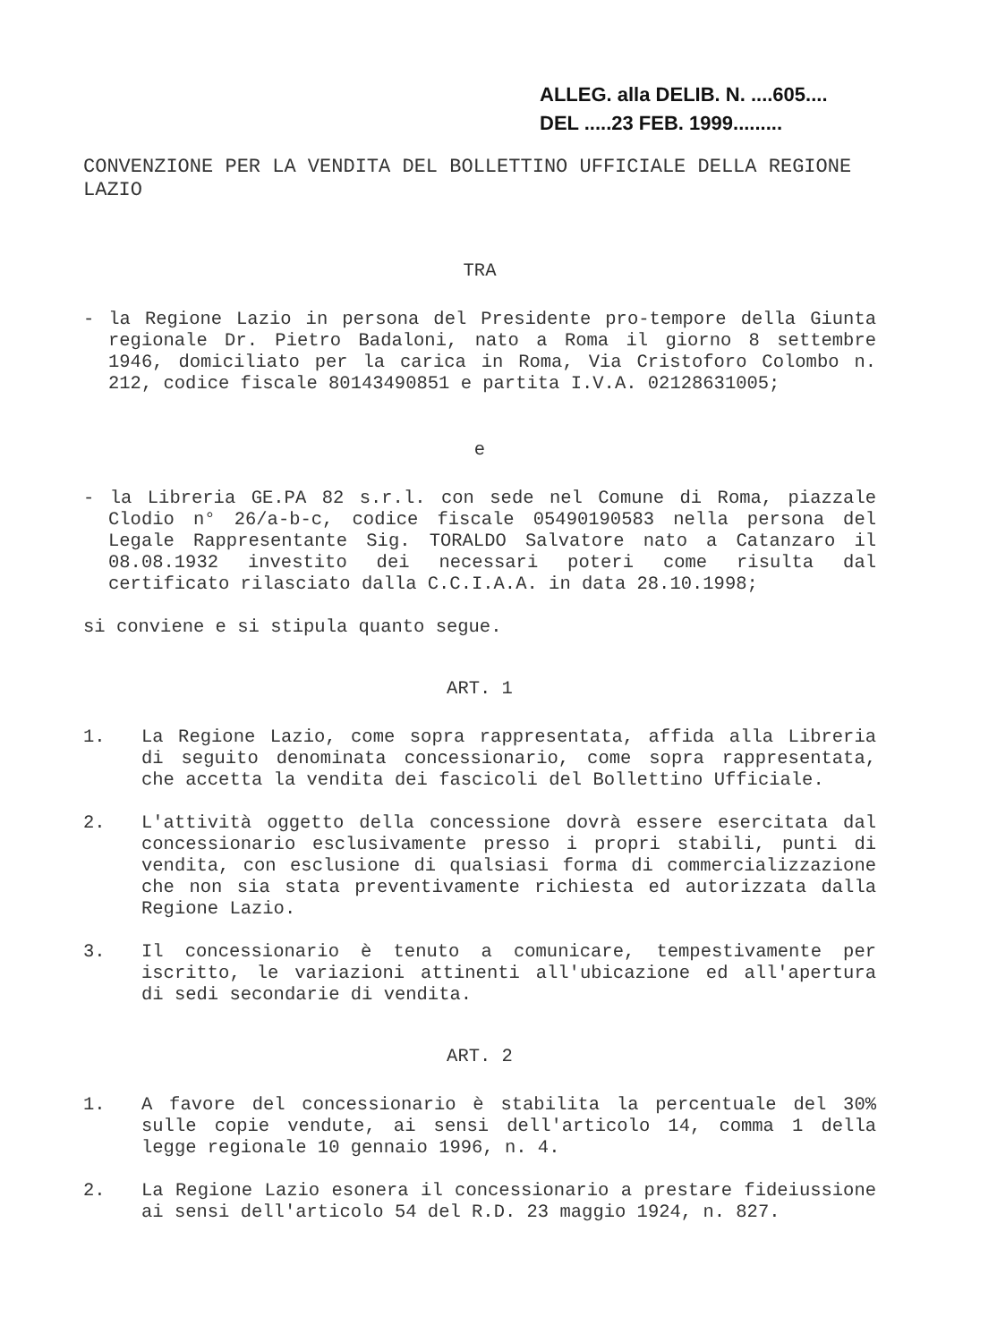ALLEG. alla DELIB. N. ....605....
DEL .....23 FEB. 1999.........
CONVENZIONE PER LA VENDITA DEL BOLLETTINO UFFICIALE DELLA REGIONE LAZIO
TRA
- la Regione Lazio in persona del Presidente pro-tempore della Giunta regionale Dr. Pietro Badaloni, nato a Roma il giorno 8 settembre 1946, domiciliato per la carica in Roma, Via Cristoforo Colombo n. 212, codice fiscale 80143490851 e partita I.V.A. 02128631005;
e
- la Libreria GE.PA 82 s.r.l. con sede nel Comune di Roma, piazzale Clodio n° 26/a-b-c, codice fiscale 05490190583 nella persona del Legale Rappresentante Sig. TORALDO Salvatore nato a Catanzaro il 08.08.1932 investito dei necessari poteri come risulta dal certificato rilasciato dalla C.C.I.A.A. in data 28.10.1998;
si conviene e si stipula quanto segue.
ART. 1
1. La Regione Lazio, come sopra rappresentata, affida alla Libreria di seguito denominata concessionario, come sopra rappresentata, che accetta la vendita dei fascicoli del Bollettino Ufficiale.
2. L'attività oggetto della concessione dovrà essere esercitata dal concessionario esclusivamente presso i propri stabili, punti di vendita, con esclusione di qualsiasi forma di commercializzazione che non sia stata preventivamente richiesta ed autorizzata dalla Regione Lazio.
3. Il concessionario è tenuto a comunicare, tempestivamente per iscritto, le variazioni attinenti all'ubicazione ed all'apertura di sedi secondarie di vendita.
ART. 2
1. A favore del concessionario è stabilita la percentuale del 30% sulle copie vendute, ai sensi dell'articolo 14, comma 1 della legge regionale 10 gennaio 1996, n. 4.
2. La Regione Lazio esonera il concessionario a prestare fideiussione ai sensi dell'articolo 54 del R.D. 23 maggio 1924, n. 827.